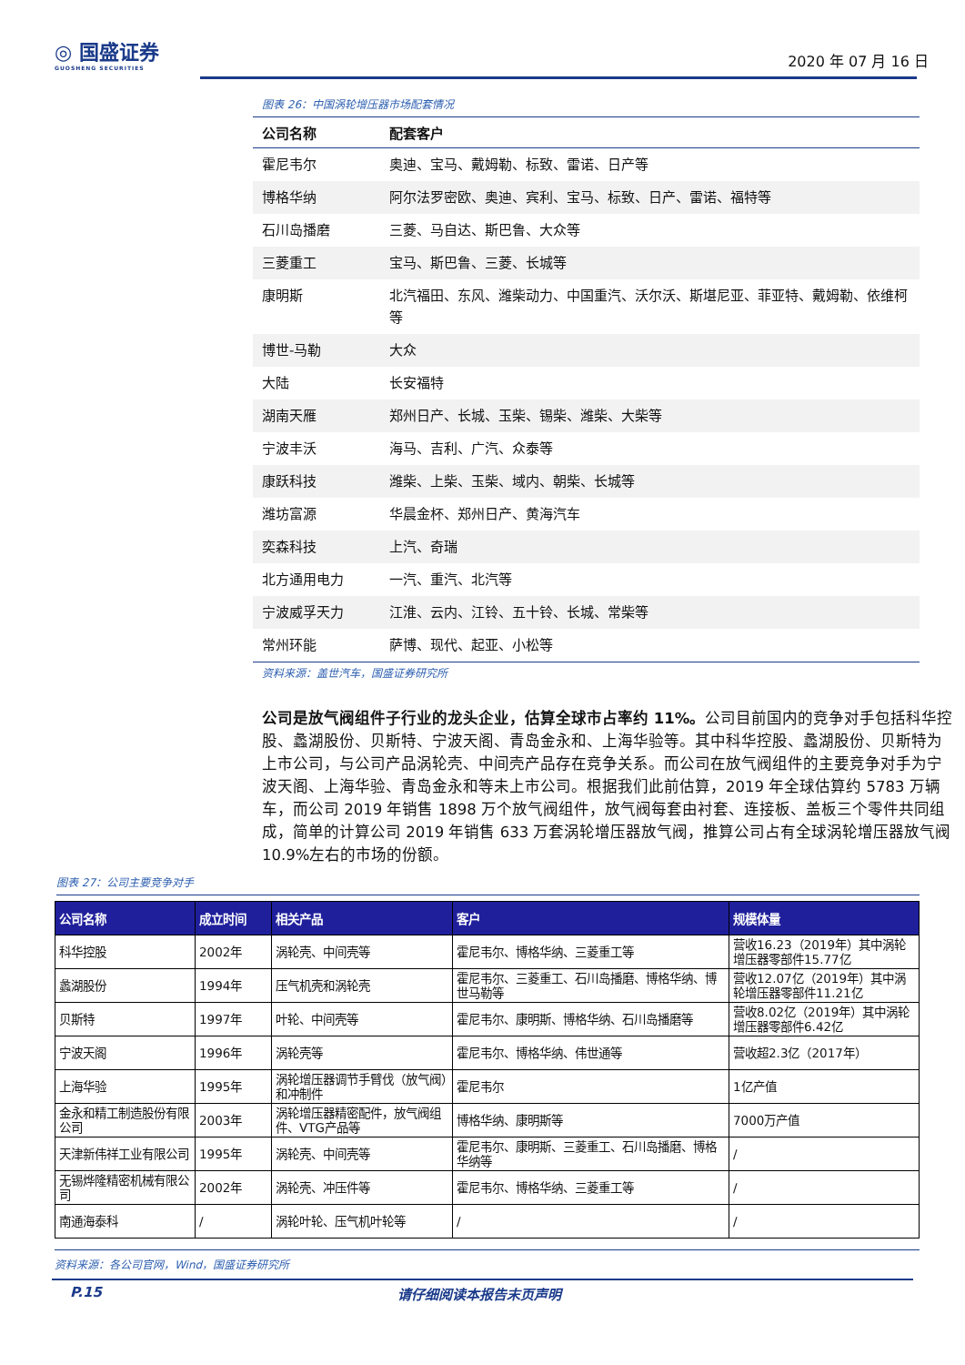◎ 国盛证券
GUOSHENG SECURITIES
2020 年 07 月 16 日
图表 26：中国涡轮增压器市场配套情况
| 公司名称 | 配套客户 |
| --- | --- |
| 霍尼韦尔 | 奥迪、宝马、戴姆勒、标致、雷诺、日产等 |
| 博格华纳 | 阿尔法罗密欧、奥迪、宾利、宝马、标致、日产、雷诺、福特等 |
| 石川岛播磨 | 三菱、马自达、斯巴鲁、大众等 |
| 三菱重工 | 宝马、斯巴鲁、三菱、长城等 |
| 康明斯 | 北汽福田、东风、潍柴动力、中国重汽、沃尔沃、斯堪尼亚、菲亚特、戴姆勒、依维柯等 |
| 博世-马勒 | 大众 |
| 大陆 | 长安福特 |
| 湖南天雁 | 郑州日产、长城、玉柴、锡柴、潍柴、大柴等 |
| 宁波丰沃 | 海马、吉利、广汽、众泰等 |
| 康跃科技 | 潍柴、上柴、玉柴、域内、朝柴、长城等 |
| 潍坊富源 | 华晨金杯、郑州日产、黄海汽车 |
| 奕森科技 | 上汽、奇瑞 |
| 北方通用电力 | 一汽、重汽、北汽等 |
| 宁波威孚天力 | 江淮、云内、江铃、五十铃、长城、常柴等 |
| 常州环能 | 萨博、现代、起亚、小松等 |
资料来源：盖世汽车，国盛证券研究所
公司是放气阀组件子行业的龙头企业，估算全球市占率约 11%。公司目前国内的竞争对手包括科华控股、蠡湖股份、贝斯特、宁波天阁、青岛金永和、上海华验等。其中科华控股、蠡湖股份、贝斯特为上市公司，与公司产品涡轮壳、中间壳产品存在竞争关系。而公司在放气阀组件的主要竞争对手为宁波天阁、上海华验、青岛金永和等未上市公司。根据我们此前估算，2019 年全球估算约 5783 万辆车，而公司 2019 年销售 1898 万个放气阀组件，放气阀每套由衬套、连接板、盖板三个零件共同组成，简单的计算公司 2019 年销售 633 万套涡轮增压器放气阀，推算公司占有全球涡轮增压器放气阀 10.9%左右的市场的份额。
图表 27：公司主要竞争对手
| 公司名称 | 成立时间 | 相关产品 | 客户 | 规模体量 |
| --- | --- | --- | --- | --- |
| 科华控股 | 2002年 | 涡轮壳、中间壳等 | 霍尼韦尔、博格华纳、三菱重工等 | 营收16.23（2019年）其中涡轮增压器零部件15.77亿 |
| 蠡湖股份 | 1994年 | 压气机壳和涡轮壳 | 霍尼韦尔、三菱重工、石川岛播磨、博格华纳、博世马勒等 | 营收12.07亿（2019年）其中涡轮增压器零部件11.21亿 |
| 贝斯特 | 1997年 | 叶轮、中间壳等 | 霍尼韦尔、康明斯、博格华纳、石川岛播磨等 | 营收8.02亿（2019年）其中涡轮增压器零部件6.42亿 |
| 宁波天阁 | 1996年 | 涡轮壳等 | 霍尼韦尔、博格华纳、伟世通等 | 营收超2.3亿（2017年） |
| 上海华验 | 1995年 | 涡轮增压器调节手臂伐（放气阀）和冲制件 | 霍尼韦尔 | 1亿产值 |
| 金永和精工制造股份有限公司 | 2003年 | 涡轮增压器精密配件，放气阀组件、VTG产品等 | 博格华纳、康明斯等 | 7000万产值 |
| 天津新伟祥工业有限公司 | 1995年 | 涡轮壳、中间壳等 | 霍尼韦尔、康明斯、三菱重工、石川岛播磨、博格华纳等 | / |
| 无锡烨隆精密机械有限公司 | 2002年 | 涡轮壳、冲压件等 | 霍尼韦尔、博格华纳、三菱重工等 | / |
| 南通海泰科 | / | 涡轮叶轮、压气机叶轮等 | / | / |
资料来源：各公司官网，Wind，国盛证券研究所
P.15 请仔细阅读本报告末页声明